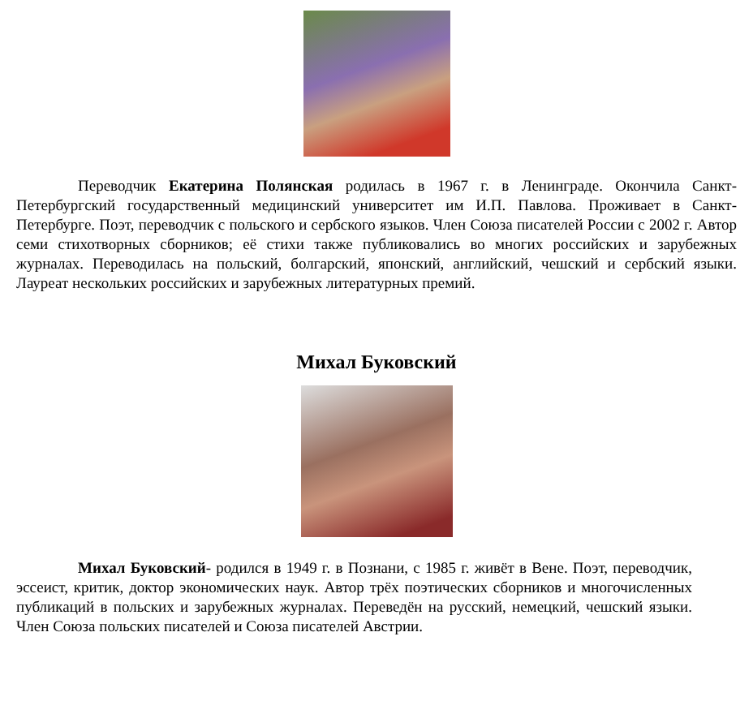Переводчик Екатерина Полянская родилась в 1967 г. в Ленинграде. Окончила Санкт-Петербургский государственный медицинский университет им И.П. Павлова. Проживает в Санкт-Петербурге. Поэт, переводчик с польского и сербского языков. Член Союза писателей России с 2002 г. Автор семи стихотворных сборников; её стихи также публиковались во многих российских и зарубежных журналах. Переводилась на польский, болгарский, японский, английский, чешский и сербский языки. Лауреат нескольких российских и зарубежных литературных премий.
Михал Буковский
Михал Буковский- родился в 1949 г. в Познани, с 1985 г. живёт в Вене. Поэт, переводчик, эссеист, критик, доктор экономических наук. Автор трёх поэтических сборников и многочисленных публикаций в польских и зарубежных журналах. Переведён на русский, немецкий, чешский языки. Член Союза польских писателей и Союза писателей Австрии.